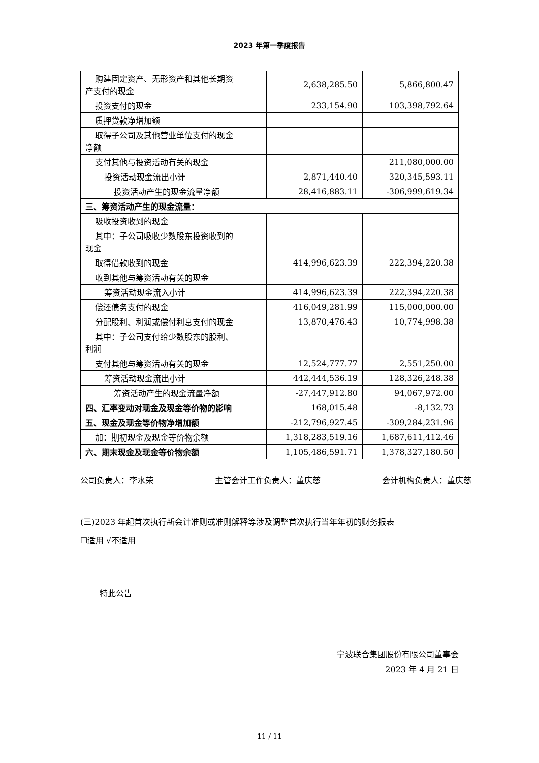2023 年第一季度报告
| 购建固定资产、无形资产和其他长期资 产支付的现金 | 2,638,285.50 | 5,866,800.47 |
| 投资支付的现金 | 233,154.90 | 103,398,792.64 |
| 质押贷款净增加额 | | |
| 取得子公司及其他营业单位支付的现金 净额 | | |
| 支付其他与投资活动有关的现金 | | 211,080,000.00 |
| 投资活动现金流出小计 | 2,871,440.40 | 320,345,593.11 |
| 投资活动产生的现金流量净额 | 28,416,883.11 | -306,999,619.34 |
| 三、筹资活动产生的现金流量： | | |
| 吸收投资收到的现金 | | |
| 其中：子公司吸收少数股东投资收到的 现金 | | |
| 取得借款收到的现金 | 414,996,623.39 | 222,394,220.38 |
| 收到其他与筹资活动有关的现金 | | |
| 筹资活动现金流入小计 | 414,996,623.39 | 222,394,220.38 |
| 偿还债务支付的现金 | 416,049,281.99 | 115,000,000.00 |
| 分配股利、利润或偿付利息支付的现金 | 13,870,476.43 | 10,774,998.38 |
| 其中：子公司支付给少数股东的股利、 利润 | | |
| 支付其他与筹资活动有关的现金 | 12,524,777.77 | 2,551,250.00 |
| 筹资活动现金流出小计 | 442,444,536.19 | 128,326,248.38 |
| 筹资活动产生的现金流量净额 | -27,447,912.80 | 94,067,972.00 |
| 四、汇率变动对现金及现金等价物的影响 | 168,015.48 | -8,132.73 |
| 五、现金及现金等价物净增加额 | -212,796,927.45 | -309,284,231.96 |
| 加：期初现金及现金等价物余额 | 1,318,283,519.16 | 1,687,611,412.46 |
| 六、期末现金及现金等价物余额 | 1,105,486,591.71 | 1,378,327,180.50 |
公司负责人：李水荣 主管会计工作负责人：董庆慈 会计机构负责人：董庆慈
(三)2023 年起首次执行新会计准则或准则解释等涉及调整首次执行当年年初的财务报表
☐适用 √不适用
特此公告
宁波联合集团股份有限公司董事会
2023 年 4 月 21 日
11 / 11